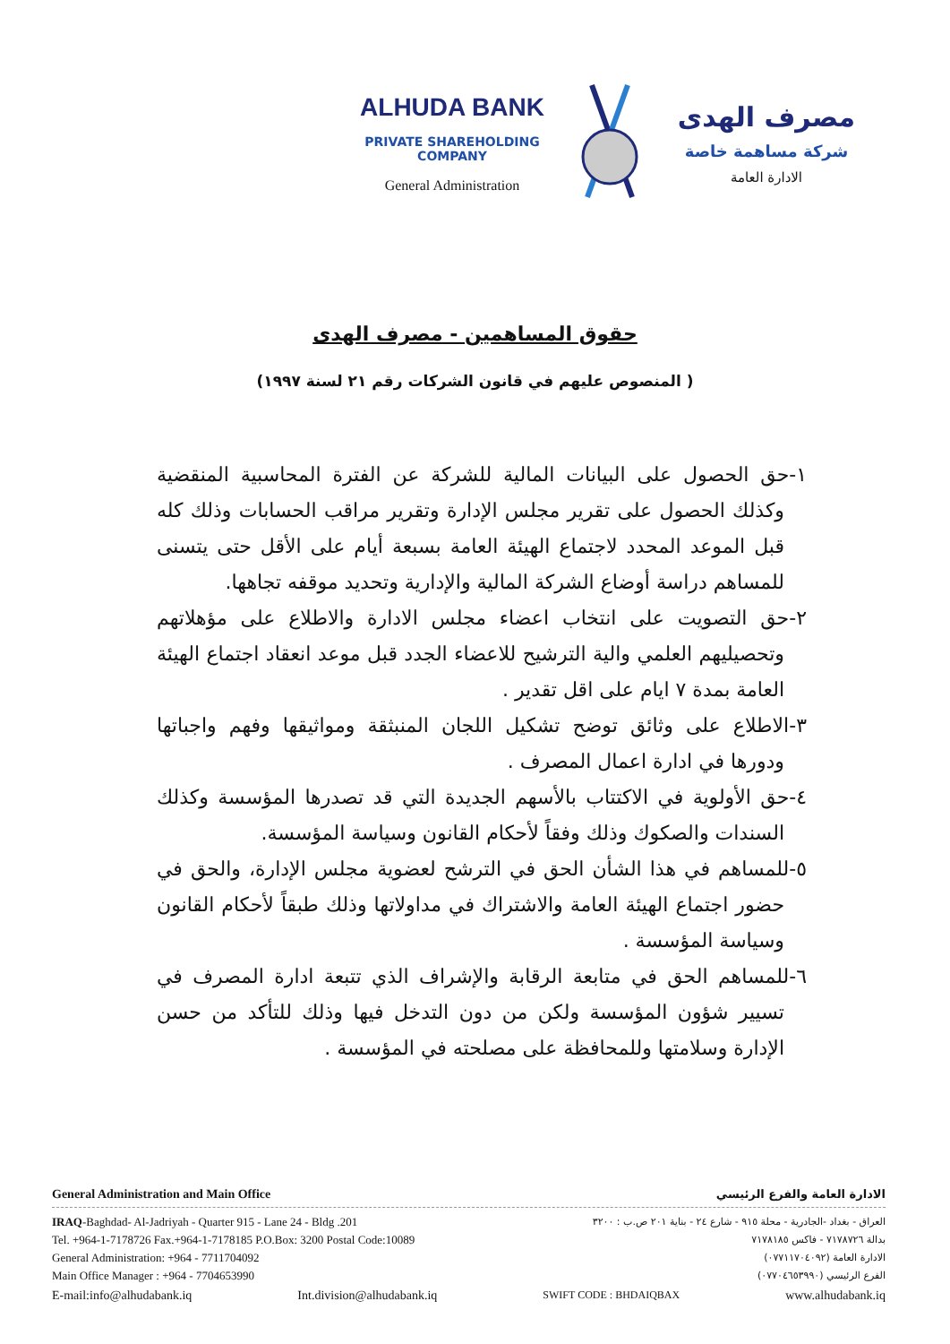ALHUDA BANK
PRIVATE SHAREHOLDING COMPANY
General Administration
مصرف الهدى
شركة مساهمة خاصة
الادارة العامة
حقوق المساهمين - مصرف الهدى
( المنصوص عليهم في قانون الشركات رقم ٢١ لسنة ١٩٩٧)
١-حق الحصول على البيانات المالية للشركة عن الفترة المحاسبية المنقضية وكذلك الحصول على تقرير مجلس الإدارة وتقرير مراقب الحسابات وذلك كله قبل الموعد المحدد لاجتماع الهيئة العامة بسبعة أيام على الأقل حتى يتسنى للمساهم دراسة أوضاع الشركة المالية والإدارية وتحديد موقفه تجاهها.
٢-حق التصويت على انتخاب اعضاء مجلس الادارة والاطلاع على مؤهلاتهم وتحصيليهم العلمي والية الترشيح للاعضاء الجدد قبل موعد انعقاد اجتماع الهيئة العامة بمدة ٧ ايام على اقل تقدير .
٣-الاطلاع على وثائق توضح تشكيل اللجان المنبثقة ومواثيقها وفهم واجباتها ودورها في ادارة اعمال المصرف .
٤-حق الأولوية في الاكتتاب بالأسهم الجديدة التي قد تصدرها المؤسسة وكذلك السندات والصكوك وذلك وفقاً لأحكام القانون وسياسة المؤسسة.
٥-للمساهم في هذا الشأن الحق في الترشح لعضوية مجلس الإدارة، والحق في حضور اجتماع الهيئة العامة والاشتراك في مداولاتها وذلك طبقاً لأحكام القانون وسياسة المؤسسة .
٦-للمساهم الحق في متابعة الرقابة والإشراف الذي تتبعة ادارة المصرف في تسيير شؤون المؤسسة ولكن من دون التدخل فيها وذلك للتأكد من حسن الإدارة وسلامتها وللمحافظة على مصلحته في المؤسسة .
General Administration and Main Office الادارة العامة والفرع الرئيسي
IRAQ-Baghdad- Al-Jadriyah - Quarter 915 - Lane 24 - Bldg .201
Tel. +964-1-7178726 Fax.+964-1-7178185 P.O.Box: 3200 Postal Code:10089
General Administration: +964 - 7711704092
Main Office Manager : +964 - 7704653990
العراق - بغداد -الجادرية - محلة ٩١٥ - شارع ٢٤ - بناية ٢٠١ ص.ب : ٣٢٠٠
بدالة ٧١٧٨٧٢٦ - فاكس ٧١٧٨١٨٥
الادارة العامة (٠٧٧١١٧٠٤٠٩٢)
الفرع الرئيسي (٠٧٧٠٤٦٥٣٩٩٠)
E-mail:info@alhudabank.iq Int.division@alhudabank.iq SWIFT CODE : BHDAIQBAX www.alhudabank.iq